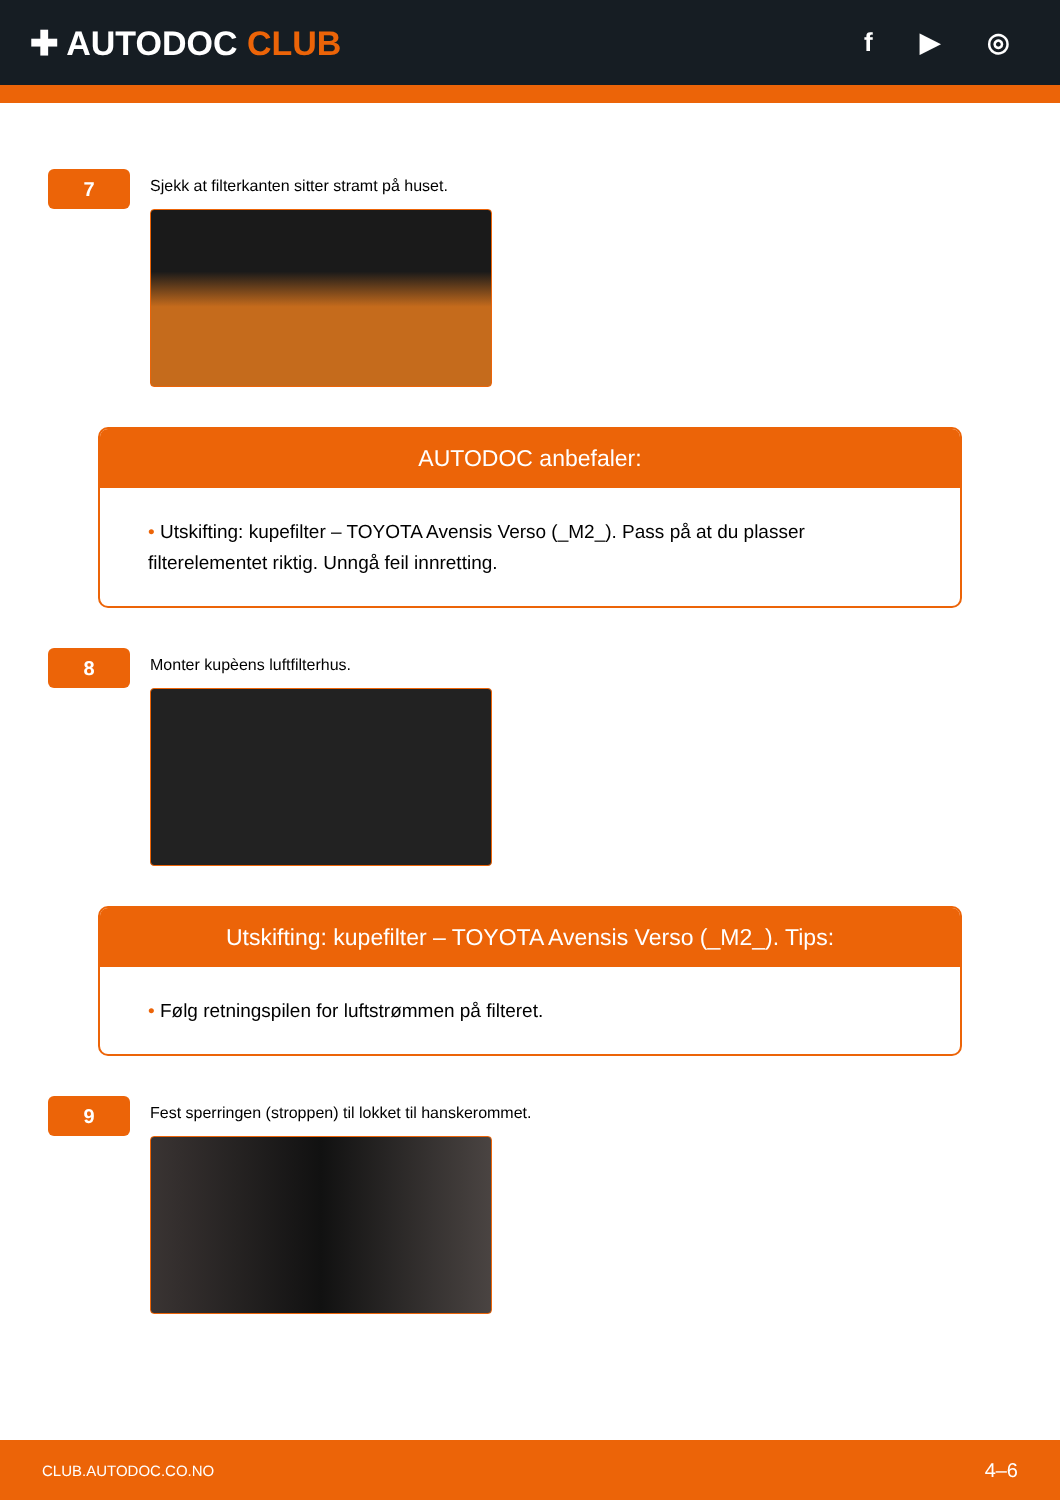✚ AUTODOC CLUB
f ▶ ◎
7
Sjekk at filterkanten sitter stramt på huset.
AUTODOC anbefaler:
• Utskifting: kupefilter – TOYOTA Avensis Verso (_M2_). Pass på at du plasser filterelementet riktig. Unngå feil innretting.
8
Monter kupèens luftfilterhus.
Utskifting: kupefilter – TOYOTA Avensis Verso (_M2_). Tips:
• Følg retningspilen for luftstrømmen på filteret.
9
Fest sperringen (stroppen) til lokket til hanskerommet.
CLUB.AUTODOC.CO.NO 4–6